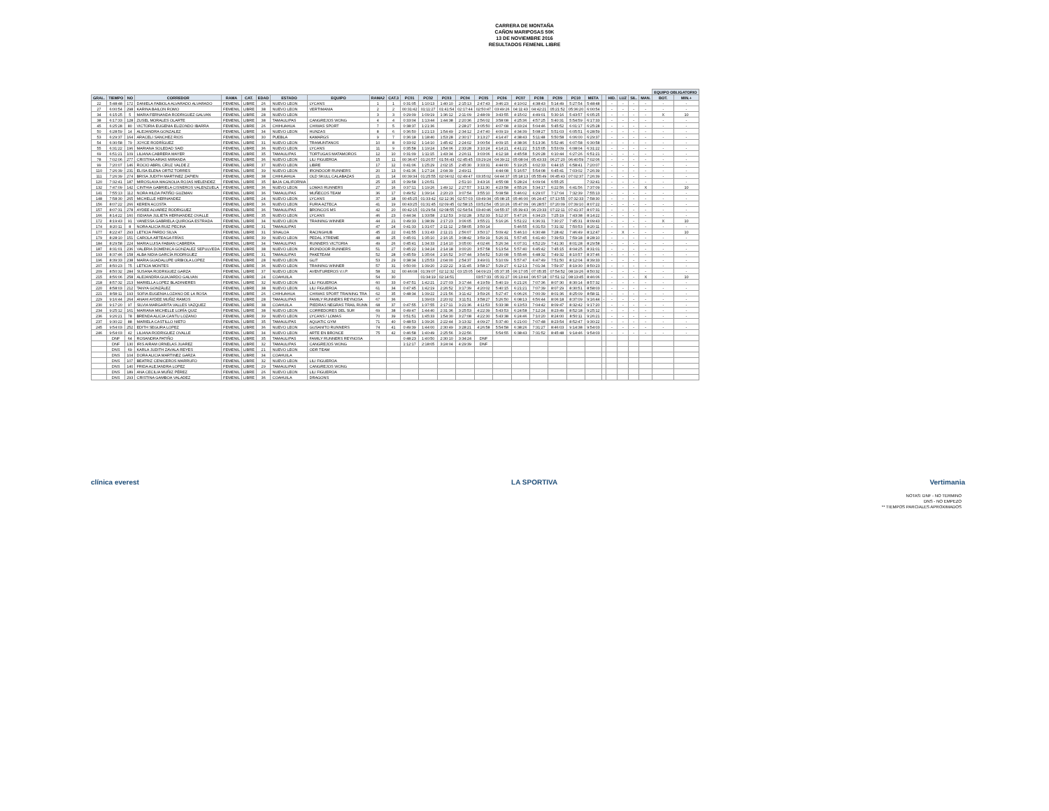CARRERA DE MONTAÑA
CAÑON MARIPOSAS 50K
13 DE NOVIEMBRE 2016
RESULTADOS FEMENIL LIBRE
| | | | | | | | | | | | | | | | | | | | | | | | | | | | EQUIPO OBLIGATORIO | |
| --- | --- | --- | --- | --- | --- | --- | --- | --- | --- | --- | --- | --- | --- | --- | --- | --- | --- | --- | --- | --- | --- | --- | --- | --- | --- | --- | --- | --- |
| GRAL. | TIEMPO | NO | CORREDOR | RAMA | CAT. | EDAD | ESTADO | EQUIPO | RAMA2 | CAT.3 | PC01 | PC02 | PC03 | PC04 | PC05 | PC06 | PC07 | PC08 | PC09 | PC10 | META | | HID. | LUZ | SIL. | MAN. | BOT. | MIN.+ |
| 22 | 5:48:48 | 172 | DANIELA FABIOLA ALVARADO ALVARADO | FEMENIL | LIBRE | 26 | NUEVO LEON | LYCANS | 1 | 1 | 0:31:05 | 1:10:13 | 1:40:10 | 2:15:13 | 2:47:43 | 3:46:23 | 4:10:02 | 4:38:43 | 5:14:49 | 5:27:54 | 5:48:48 | | - | - | - | - | - | - |
| 27 | 6:00:54 | 298 | KARINA BAILON ROMO | FEMENIL | LIBRE | 38 | NUEVO LEON | VERTIMANIA | 2 | 2 | 00:31:42 | 01:11:27 | 01:41:54 | 02:17:44 | 02:50:47 | 03:49:26 | 04:11:43 | 04:42:21 | 05:21:52 | 05:36:20 | 6:00:54 | | - | - | - | - | - | - |
| 34 | 6:15:25 | 5 | MARIA FERNANDA RODRIGUEZ GALVAN | FEMENIL | LIBRE | 28 | NUEVO LEON | | 3 | 3 | 0:29:09 | 1:09:19 | 1:36:12 | 2:11:09 | 2:48:09 | 3:43:55 | 4:15:02 | 4:49:01 | 5:30:16 | 5:43:57 | 6:05:25 | | - | - | - | - | X | 10 |
| 38 | 6:17:33 | 128 | ZUSEL MORALES OLARTE | FEMENIL | LIBRE | 38 | TAMAULIPAS | CANGREJOS WONG | 4 | 4 | 0:33:04 | 1:13:44 | 1:44:38 | 2:20:36 | 2:56:02 | 3:58:08 | 4:25:36 | 4:57:25 | 5:40:31 | 5:54:59 | 6:17:33 | | - | - | - | - | - | - |
| 45 | 6:25:28 | 80 | VICTORIA EUGENIA ELIZONDO IBARRA | FEMENIL | LIBRE | 26 | CHIHUAHUA | CHIWAS SPORT | 7 | 5 | 0:38:37 | 1:21:36 | | 2:28:27 | 3:05:50 | 4:07:08 | 4:33:24 | 5:04:46 | 5:45:52 | 6:01:17 | 6:25:28 | | - | - | - | - | - | - |
| 50 | 6:28:59 | 14 | ALEJANDRA GONZALEZ | FEMENIL | LIBRE | 34 | NUEVO LEON | HUNZAS | 8 | 6 | 0:36:50 | 1:21:13 | 1:54:49 | 2:34:12 | 2:47:40 | 4:09:19 | 4:34:39 | 5:08:27 | 5:51:03 | 6:05:51 | 6:28:59 | | - | - | - | - | - | - |
| 53 | 6:29:37 | 164 | ARACELI SANCHEZ RIOS | FEMENIL | LIBRE | 30 | PUEBLA | KAMARGS | 9 | 7 | 0:36:18 | 1:18:40 | 1:53:28 | 2:30:17 | 3:13:27 | 4:14:47 | 4:38:43 | 5:11:48 | 5:50:58 | 6:06:00 | 6:29:37 | | - | - | - | - | - | - |
| 54 | 6:30:58 | 79 | JOYCE RODRÍGUEZ | FEMENIL | LIBRE | 31 | NUEVO LEON | TRAMUNTANOS | 10 | 8 | 0:33:02 | 1:14:10 | 1:45:42 | 2:24:02 | 3:00:54 | 4:09:15 | 4:38:36 | 5:13:36 | 5:52:46 | 6:07:58 | 6:30:58 | | - | - | - | - | - | - |
| 55 | 6:31:22 | 196 | MARIANA SOLEDAD SAID | FEMENIL | LIBRE | 36 | NUEVO LEON | LYCANS | 11 | 9 | 0:35:58 | 1:19:24 | 1:54:06 | 2:33:28 | 3:10:24 | 4:14:21 | 4:41:22 | 5:15:05 | 5:53:09 | 6:08:04 | 6:31:22 | | - | - | - | - | - | - |
| 69 | 6:51:21 | 109 | LILIANA CABRERA MAYER | FEMENIL | LIBRE | 35 | TAMAULIPAS | TORTUGAS MATAMOROS | 12 | 10 | 0:31:09 | 1:11:15 | 1:43:34 | 2:26:11 | 3:03:06 | 4:12:18 | 4:45:58 | 5:26:28 | 6:10:44 | 6:27:26 | 6:51:21 | | - | - | - | - | - | - |
| 78 | 7:02:06 | 277 | CRISTINA ARIAS MIRANDA | FEMENIL | LIBRE | 36 | NUEVO LEON | LILI FIGUEROA | 15 | 11 | 00:36:47 | 01:20:57 | 01:56:43 | 02:45:45 | 03:29:24 | 04:39:22 | 05:08:04 | 05:43:33 | 06:27:20 | 06:40:59 | 7:02:06 | | - | - | - | - | - | - |
| 99 | 7:20:07 | 146 | ROCIO ABRIL CRUZ VALDE Z | FEMENIL | LIBRE | 37 | NUEVO LEON | LIBRE | 17 | 12 | 0:41:06 | 1:25:29 | 2:02:15 | 2:45:30 | 3:33:31 | 4:44:00 | 5:19:25 | 6:02:33 | 6:44:15 | 6:58:41 | 7:20:07 | | - | - | - | - | - | - |
| 110 | 7:26:39 | 231 | ELISA ELENA ORTIZ TORRES | FEMENIL | LIBRE | 39 | NUEVO LEON | IRONDOOR RUNNERS | 20 | 13 | 0:41:36 | 1:27:24 | 2:04:39 | 2:49:11 | | 4:44:08 | 5:16:57 | 5:54:08 | 6:45:41 | 7:03:02 | 7:26:39 | | - | - | - | - | - | - |
| 111 | 7:26:39 | 274 | BRISA JUDITH MARTINEZ ZAPIEN | FEMENIL | LIBRE | 38 | CHIHUAHUA | OLD SKULL CALABAZAS | 21 | 14 | 00:39:34 | 01:25:55 | 02:04:02 | 02:49:47 | 03:35:02 | 04:44:37 | 05:18:13 | 05:55:49 | 06:45:43 | 07:02:37 | 7:26:39 | | - | - | - | - | - | - |
| 120 | 7:32:41 | 187 | MIROSLAVA MAGNOLIA ROJAS MELENDEZ | FEMENIL | LIBRE | 35 | BAJA CALIFORNIA | | 25 | 15 | 0:39:58 | 1:26:51 | | 2:51:10 | 3:43:16 | 4:55:08 | 5:28:24 | 6:09:04 | 6:55:25 | | 7:32:41 | | - | - | - | - | - | - |
| 132 | 7:47:09 | 142 | CINTHIA GABRIELA CISNEROS VALENZUELA | FEMENIL | LIBRE | 36 | NUEVO LEON | LOMAS RUNNERS | 27 | 16 | 0:37:11 | 1:19:26 | 1:49:12 | 2:27:57 | 3:11:30 | 4:23:58 | 4:55:26 | 5:34:17 | 6:22:56 | 6:41:56 | 7:37:09 | | - | - | - | X | - | 10 |
| 141 | 7:55:13 | 112 | NORA HILDA PATIÑO GUZMAN | FEMENIL | LIBRE | 36 | TAMAULIPAS | MUÑECOS TEAM | 36 | 17 | 0:49:52 | 1:39:14 | 2:20:23 | 3:07:54 | 3:55:10 | 5:08:58 | 5:46:02 | 6:29:07 | 7:17:04 | 7:32:39 | 7:55:13 | | - | - | - | - | - | - |
| 148 | 7:58:30 | 265 | MICHELLE HERNANDEZ | FEMENIL | LIBRE | 24 | NUEVO LEON | LYCANS | 37 | 18 | 00:45:25 | 01:33:42 | 02:12:36 | 02:57:03 | 03:49:34 | 05:08:15 | 05:46:00 | 06:24:47 | 07:13:55 | 07:32:33 | 7:58:30 | | - | - | - | - | - | - |
| 156 | 8:07:22 | 266 | KEREN ACOSTA | FEMENIL | LIBRE | 36 | NUEVO LEON | FURIA AZTECA | 41 | 19 | 00:43:25 | 01:31:45 | 02:09:45 | 02:58:15 | 03:52:54 | 05:10:26 | 05:47:09 | 06:28:57 | 07:20:09 | 07:39:10 | 8:07:22 | | - | - | - | - | - | - |
| 157 | 8:07:31 | 278 | AYDEE ALVAREZ RODRIGUEZ | FEMENIL | LIBRE | 36 | TAMAULIPAS | BRONCOS MS | 42 | 20 | 00:42:15 | 01:29:54 | 02:08:55 | 02:54:54 | 03:40:46 | 04:55:37 | 05:39:43 | 06:23:33 | 07:22:11 | 07:41:37 | 8:07:31 | | - | - | - | - | - | - |
| 166 | 8:14:22 | 160 | ISDIANA JULIETA HERNANDEZ OVALLE | FEMENIL | LIBRE | 35 | NUEVO LEON | LYCANS | 46 | 23 | 0:44:34 | 1:33:58 | 2:12:53 | 3:02:28 | 3:52:33 | 5:12:37 | 5:47:26 | 6:34:23 | 7:25:19 | 7:43:38 | 8:14:22 | | - | - | - | - | - | - |
| 172 | 8:19:43 | 91 | VANESSA GABRIELA QUIROGA ESTRADA | FEMENIL | LIBRE | 34 | NUEVO LEON | TRAINING WINNER | 44 | 21 | 0:49:33 | 1:38:39 | 2:17:23 | 3:06:05 | 3:55:21 | 5:16:26 | 5:51:22 | 6:36:31 | 7:30:27 | 7:45:31 | 8:09:43 | | - | - | - | - | X | 10 |
| 174 | 8:20:11 | 8 | NORA ALICIA RUIZ PECINA | FEMENIL | LIBRE | 31 | TAMAULIPAS | | 47 | 24 | 0:41:33 | 1:31:07 | 2:11:12 | 2:58:05 | 3:50:14 | | 5:46:55 | 6:31:53 | 7:31:32 | 7:50:53 | 8:20:11 | | - | - | - | - | - | - |
| 177 | 8:22:47 | 293 | LETICIA PARDO SILVA | FEMENIL | LIBRE | 31 | SINALOA | RACINGHUB | 45 | 22 | 0:41:55 | 1:31:43 | 2:11:21 | 2:56:07 | 3:50:17 | 5:09:42 | 5:46:10 | 6:30:48 | 7:28:42 | 7:46:49 | 8:12:47 | | - | X | - | - | - | 10 |
| 179 | 8:28:10 | 151 | CAROLA ARTEAGA FRÍAS | FEMENIL | LIBRE | 39 | NUEVO LEON | PEDAL XTREME | 48 | 25 | 0:45:01 | 1:35:10 | 2:16:15 | 3:08:42 | 3:59:19 | 5:26:31 | 5:57:45 | 6:41:40 | 7:39:53 | 7:59:18 | 8:28:10 | | - | - | - | - | - | - |
| 184 | 8:29:58 | 224 | MARIA LUISA FABIAN CABRERA | FEMENIL | LIBRE | 34 | TAMAULIPAS | RUNNERS VICTORIA | 49 | 26 | 0:45:41 | 1:34:33 | 2:14:10 | 3:05:00 | 4:02:46 | 5:26:34 | 6:07:31 | 6:52:29 | 7:41:30 | 8:01:28 | 8:29:58 | | - | - | - | - | - | - |
| 187 | 8:31:01 | 236 | VALERIA DOMENICA GONZALEZ SEPULVEDA | FEMENIL | LIBRE | 38 | NUEVO LEON | IRONDOOR RUNNERS | 51 | 27 | 0:45:22 | 1:34:24 | 2:14:18 | 3:00:20 | 3:57:58 | 5:13:54 | 5:57:40 | 6:45:42 | 7:45:15 | 8:04:25 | 8:31:01 | | - | - | - | - | - | - |
| 193 | 8:37:46 | 158 | ALBA NIDIA GARCÍA RODRIGUEZ | FEMENIL | LIBRE | 31 | TAMAULIPAS | PAKETEAM | 52 | 28 | 0:45:59 | 1:35:04 | 2:16:52 | 3:07:44 | 3:54:52 | 5:20:08 | 5:55:46 | 6:48:32 | 7:49:32 | 8:10:57 | 8:37:46 | | - | - | - | - | - | - |
| 196 | 8:39:33 | 238 | MARIA GUADALUPE URBIOLA LOPEZ | FEMENIL | LIBRE | 28 | NUEVO LEON | GLIT | 53 | 29 | 0:38:34 | 1:25:53 | 2:04:00 | 2:54:37 | 3:49:01 | 5:10:09 | 5:57:47 | 6:47:49 | 7:51:50 | 8:12:04 | 8:39:33 | | - | - | - | - | - | - |
| 207 | 8:50:23 | 75 | LETICIA MONTES | FEMENIL | LIBRE | 36 | NUEVO LEON | TRAINING WINNER | 57 | 31 | 0:50:00 | 1:39:20 | 2:22:22 | 3:11:45 | 3:58:17 | 5:29:27 | 6:12:13 | 7:01:34 | 7:59:37 | 8:19:30 | 8:50:23 | | - | - | - | - | - | - |
| 209 | 8:50:32 | 284 | SUSANA RODRIGUEZ GARZA | FEMENIL | LIBRE | 37 | NUEVO LEON | AVENTUREROS V.I.P. | 58 | 32 | 00:46:08 | 01:39:07 | 02:12:32 | 03:15:05 | 04:09:23 | 05:37:35 | 06:17:05 | 07:05:35 | 07:54:52 | 08:19:26 | 8:50:32 | | - | - | - | - | - | - |
| 215 | 8:56:06 | 258 | ALEJANDRA GUAJARDO GALVAN | FEMENIL | LIBRE | 24 | COAHUILA | | 54 | 30 | | 01:34:19 | 02:14:51 | | 03:57:33 | 05:31:27 | 06:13:44 | 06:57:18 | 07:51:12 | 08:13:45 | 8:46:06 | | - | - | - | X | - | 10 |
| 218 | 8:57:32 | 213 | MARIELLA LOPEZ BLADINIERES | FEMENIL | LIBRE | 32 | NUEVO LEON | LILI FIGUEROA | 60 | 33 | 0:47:51 | 1:42:21 | 2:27:03 | 3:17:44 | 4:19:59 | 5:40:19 | 6:21:26 | 7:07:36 | 8:07:30 | 8:30:14 | 8:57:32 | | - | - | - | - | - | - |
| 220 | 8:58:03 | 212 | TANYA GONZÁLEZ | FEMENIL | LIBRE | 38 | NUEVO LEON | LILI FIGUEROA | 61 | 34 | 0:47:45 | 1:42:19 | 2:26:52 | 3:17:39 | 4:20:02 | 5:40:15 | 6:21:21 | 7:07:39 | 8:07:29 | 8:30:51 | 8:58:03 | | - | - | - | - | - | - |
| 221 | 8:58:11 | 193 | SOFIA EUGENIA LOZANO DE LA ROSA | FEMENIL | LIBRE | 26 | CHIHUAHUA | CHIWAS SPORT TRAINING TRA | 62 | 35 | 0:48:34 | 1:39:22 | 2:21:56 | 3:11:42 | 3:59:26 | 5:27:47 | 6:06:26 | 7:00:39 | 8:01:36 | 8:25:09 | 8:58:11 | | - | - | - | - | - | - |
| 229 | 9:16:44 | 264 | ANAHI AYDEE MUÑIZ RAMOS | FEMENIL | LIBRE | 28 | TAMAULIPAS | FAMILY RUNNERS REYNOSA | 67 | 36 | | 1:39:03 | 2:20:02 | 3:11:51 | 3:58:27 | 5:26:50 | 6:08:13 | 6:56:44 | 8:06:18 | 8:37:09 | 9:16:44 | - | - | - | - | - | - | - |
| 230 | 9:17:20 | 97 | SILVIA MARGARITA VALLES VAZQUEZ | FEMENIL | LIBRE | 38 | COAHUILA | PIEDRAS NEGRAS TRAIL RUNN | 68 | 37 | 0:47:55 | 1:37:55 | 2:17:11 | 3:21:36 | 4:11:53 | 5:33:38 | 6:13:53 | 7:04:42 | 8:09:47 | 8:32:42 | 9:17:20 | | - | - | - | - | - | - |
| 234 | 9:25:12 | 161 | MARIANA MICHELLE LORÍA QUIZ | FEMENIL | LIBRE | 38 | NUEVO LEON | CORREDORES DEL SUR | 69 | 38 | 0:49:47 | 1:44:40 | 2:31:36 | 3:25:53 | 4:22:39 | 5:43:53 | 6:24:58 | 7:12:24 | 8:23:49 | 8:52:18 | 9:25:12 | | - | - | - | - | - | - |
| 236 | 9:26:21 | 78 | BRENDA ALICIA CANTU LOZANO | FEMENIL | LIBRE | 39 | NUEVO LEON | LYCANS / LOMAS | 70 | 39 | 0:51:51 | 1:45:33 | 1:54:30 | 3:27:08 | 4:22:30 | 5:43:38 | 6:24:46 | 7:10:20 | 8:24:00 | 8:50:11 | 9:26:21 | | - | - | - | - | - | - |
| 237 | 9:30:22 | 88 | MARIELA CASTILLO NIETO | FEMENIL | LIBRE | 35 | TAMAULIPAS | AQUATIC GYM | 71 | 40 | 0:48:53 | 1:39:26 | 2:22:44 | 3:13:32 | 4:09:27 | 5:37:40 | 6:21:00 | 7:07:48 | 8:23:54 | 8:52:47 | 9:30:22 | | - | - | - | - | - | - |
| 245 | 9:54:03 | 252 | EDITH SEGURA LOPEZ | FEMENIL | LIBRE | 36 | NUEVO LEON | GUSANITO RUNNERS | 74 | 41 | 0:49:39 | 1:44:00 | 2:30:49 | 3:28:21 | 4:26:58 | 5:54:58 | 6:38:26 | 7:31:27 | 8:46:03 | 9:14:38 | 9:54:03 | | - | - | - | - | - | - |
| 246 | 9:54:03 | 42 | LILIANA RODRIGUEZ OVALLE | FEMENIL | LIBRE | 34 | NUEVO LEON | ARTE EN BRONCE | 75 | 42 | 0:46:58 | 1:40:49 | 2:25:56 | 3:22:56 | | 5:54:55 | 6:38:43 | 7:31:52 | 8:45:48 | 9:14:46 | 9:54:03 | | - | - | - | - | - | - |
| | DNF | 64 | ROSANDRA PATIÑO | FEMENIL | LIBRE | 35 | TAMAULIPAS | FAMILY RUNNERS REYNOSA | | | 0:48:23 | 1:40:50 | 2:30:10 | 3:34:24 | DNF | | | | | | | | | | | | | |
| | DNF | 130 | IRIS AIRAM ORNELAS JUAREZ | FEMENIL | LIBRE | 32 | TAMAULIPAS | CANGREJOS WONG | | | 1:12:17 | 2:18:05 | 3:24:04 | 4:29:39 | DNF | | | | | | | | | | | | | |
| | DNS | 69 | KARLA JUDITH ZAVALA REYES | FEMENIL | LIBRE | 21 | NUEVO LEON | ODR TEAM | | | | | | | | | | | | | | | | | | | | |
| | DNS | 104 | DORA ALICIA MARTINEZ GARZA | FEMENIL | LIBRE | 34 | COAHUILA | | | | | | | | | | | | | | | | | | | | | |
| | DNS | 107 | BEATRIZ CENICEROS MARRUFO | FEMENIL | LIBRE | 32 | NUEVO LEON | LILI FIGUEROA | | | | | | | | | | | | | | | | | | | | |
| | DNS | 140 | FRIDA ALEJANDRA LOPEZ | FEMENIL | LIBRE | 29 | TAMAULIPAS | CANGREJOS WONG | | | | | | | | | | | | | | | | | | | | |
| | DNS | 189 | ANA CECILIA MUÑIZ PÉREZ | FEMENIL | LIBRE | 26 | NUEVO LEON | LILI FIGUEROA | | | | | | | | | | | | | | | | | | | | |
| | DNS | 293 | CRISTINA GAMBOA VALADEZ | FEMENIL | LIBRE | 36 | COAHUILA | DRAGONS | | | | | | | | | | | | | | | | | | | | |
clínica everest LA SPORTIVA Vertimania
NOTAS: DNF - NO TERMINO
DNS - NO EMPEZO
** TIEMPOS PARCIALES APROXIMADOS